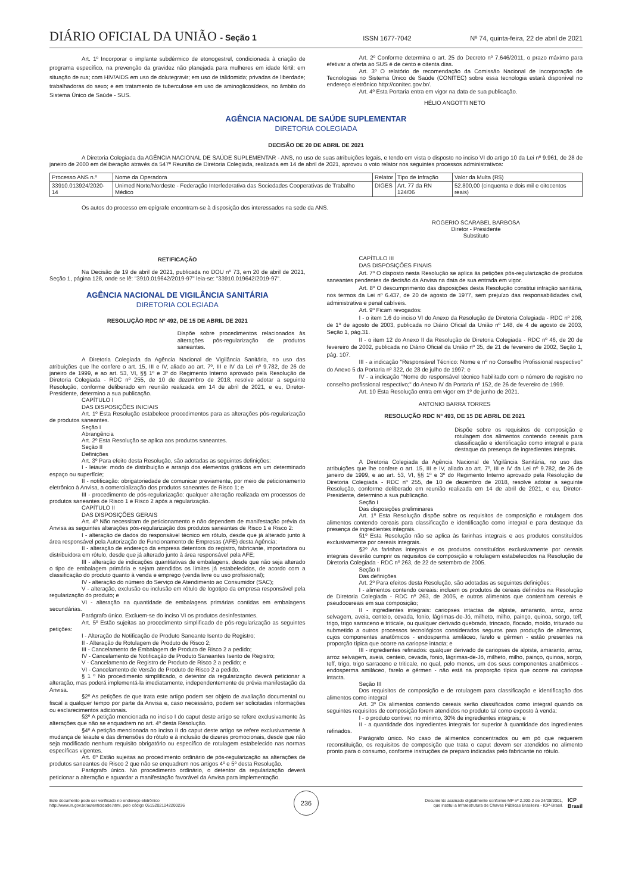DIÁRIO OFICIAL DA UNIÃO - Seção 1
ISSN 1677-7042 Nº 74, quinta-feira, 22 de abril de 2021
Art. 1º Incorporar o implante subdérmico de etonogestrel, condicionada à criação de programa específico, na prevenção da gravidez não planejada para mulheres em idade fértil: em situação de rua; com HIV/AIDS em uso de dolutegravir; em uso de talidomida; privadas de liberdade; trabalhadoras do sexo; e em tratamento de tuberculose em uso de aminoglicosídeos, no âmbito do Sistema Único de Saúde - SUS.
Art. 2º Conforme determina o art. 25 do Decreto nº 7.646/2011, o prazo máximo para efetivar a oferta ao SUS é de cento e oitenta dias.
Art. 3º O relatório de recomendação da Comissão Nacional de Incorporação de Tecnologias no Sistema Único de Saúde (CONITEC) sobre essa tecnologia estará disponível no endereço eletrônico http://conitec.gov.br/.
Art. 4º Esta Portaria entra em vigor na data de sua publicação.
HÉLIO ANGOTTI NETO
AGÊNCIA NACIONAL DE SAÚDE SUPLEMENTAR
DIRETORIA COLEGIADA
DECISÃO DE 20 DE ABRIL DE 2021
A Diretoria Colegiada da AGÊNCIA NACIONAL DE SAÚDE SUPLEMENTAR - ANS, no uso de suas atribuições legais, e tendo em vista o disposto no inciso VI do artigo 10 da Lei nº 9.961, de 28 de janeiro de 2000 em deliberação através da 547ª Reunião de Diretoria Colegiada, realizada em 14 de abril de 2021, aprovou o voto relator nos seguintes processos administrativos:
| Processo ANS n.º | Nome da Operadora | Relator | Tipo de Infração | Valor da Multa (R$) |
| --- | --- | --- | --- | --- |
| 33910.013924/2020-14 | Unimed Norte/Nordeste - Federação Interfederativa das Sociedades Cooperativas de Trabalho Médico | DIGES | Art. 77 da RN 124/06 | 52.800,00 (cinquenta e dois mil e oitocentos reais) |
Os autos do processo em epígrafe encontram-se à disposição dos interessados na sede da ANS.
ROGERIO SCARABEL BARBOSA
Diretor - Presidente
Substituto
RETIFICAÇÃO
Na Decisão de 19 de abril de 2021, publicada no DOU nº 73, em 20 de abril de 2021, Seção 1, página 128, onde se lê: "3910.019642/2019-97" leia-se: "33910.019642/2019-97".
AGÊNCIA NACIONAL DE VIGILÂNCIA SANITÁRIA
DIRETORIA COLEGIADA
RESOLUÇÃO RDC Nº 492, DE 15 DE ABRIL DE 2021
Dispõe sobre procedimentos relacionados às alterações pós-regularização de produtos saneantes.
A Diretoria Colegiada da Agência Nacional de Vigilância Sanitária, no uso das atribuições que lhe confere o art. 15, III e IV, aliado ao art. 7º, III e IV da Lei nº 9.782, de 26 de janeiro de 1999, e ao art. 53, VI, §§ 1º e 3º do Regimento Interno aprovado pela Resolução de Diretoria Colegiada - RDC nº 255, de 10 de dezembro de 2018, resolve adotar a seguinte Resolução, conforme deliberado em reunião realizada em 14 de abril de 2021, e eu, Diretor-Presidente, determino a sua publicação.
CAPÍTULO I
DAS DISPOSIÇÕES INICIAIS
Art. 1º Esta Resolução estabelece procedimentos para as alterações pós-regularização de produtos saneantes.
Seção I
Abrangência
Art. 2º Esta Resolução se aplica aos produtos saneantes.
Seção II
Definições
Art. 3º Para efeito desta Resolução, são adotadas as seguintes definições:
I - leiaute: modo de distribuição e arranjo dos elementos gráficos em um determinado espaço ou superfície;
II - notificação: obrigatoriedade de comunicar previamente, por meio de peticionamento eletrônico à Anvisa, a comercialização dos produtos saneantes de Risco 1; e
III - procedimento de pós-regularização: qualquer alteração realizada em processos de produtos saneantes de Risco 1 e Risco 2 após a regularização.
CAPÍTULO II
DAS DISPOSIÇÕES GERAIS
Art. 4º Não necessitam de peticionamento e não dependem de manifestação prévia da Anvisa as seguintes alterações pós-regularização dos produtos saneantes de Risco 1 e Risco 2:
I - alteração de dados do responsável técnico em rótulo, desde que já alterado junto à área responsável pela Autorização de Funcionamento de Empresas (AFE) desta Agência;
II - alteração de endereço da empresa detentora do registro, fabricante, importadora ou distribuidora em rótulo, desde que já alterado junto à área responsável pela AFE;
III - alteração de indicações quantitativas de embalagens, desde que não seja alterado o tipo de embalagem primária e sejam atendidos os limites já estabelecidos, de acordo com a classificação do produto quanto à venda e emprego (venda livre ou uso profissional);
IV - alteração do número do Serviço de Atendimento ao Consumidor (SAC);
V - alteração, exclusão ou inclusão em rótulo de logotipo da empresa responsável pela regularização do produto; e
VI - alteração na quantidade de embalagens primárias contidas em embalagens secundárias.
Parágrafo único. Excluem-se do inciso VI os produtos desinfestantes.
Art. 5º Estão sujeitas ao procedimento simplificado de pós-regularização as seguintes petições:
I - Alteração de Notificação de Produto Saneante Isento de Registro;
II - Alteração de Rotulagem de Produto de Risco 2;
III - Cancelamento de Embalagem de Produto de Risco 2 a pedido;
IV - Cancelamento de Notificação de Produto Saneantes Isento de Registro;
V - Cancelamento de Registro de Produto de Risco 2 a pedido; e
VI - Cancelamento de Versão de Produto de Risco 2 a pedido.
§ 1 º No procedimento simplificado, o detentor da regularização deverá peticionar a alteração, mas poderá implementá-la imediatamente, independentemente de prévia manifestação da Anvisa.
§2º As petições de que trata este artigo podem ser objeto de avaliação documental ou fiscal a qualquer tempo por parte da Anvisa e, caso necessário, podem ser solicitadas informações ou esclarecimentos adicionais.
§3º A petição mencionada no inciso I do caput deste artigo se refere exclusivamente às alterações que não se enquadrem no art. 4º desta Resolução.
§4º A petição mencionada no inciso II do caput deste artigo se refere exclusivamente à mudança de leiaute e das dimensões do rótulo e à inclusão de dizeres promocionais, desde que não seja modificado nenhum requisito obrigatório ou específico de rotulagem estabelecido nas normas específicas vigentes.
Art. 6º Estão sujeitas ao procedimento ordinário de pós-regularização as alterações de produtos saneantes de Risco 2 que não se enquadrem nos artigos 4º e 5º desta Resolução.
Parágrafo único. No procedimento ordinário, o detentor da regularização deverá peticionar a alteração e aguardar a manifestação favorável da Anvisa para implementação.
CAPÍTULO III
DAS DISPOSIÇÕES FINAIS
Art. 7º O disposto nesta Resolução se aplica às petições pós-regularização de produtos saneantes pendentes de decisão da Anvisa na data de sua entrada em vigor.
Art. 8º O descumprimento das disposições desta Resolução constitui infração sanitária, nos termos da Lei nº 6.437, de 20 de agosto de 1977, sem prejuízo das responsabilidades civil, administrativa e penal cabíveis.
Art. 9º Ficam revogados:
I - o item 1.6 do inciso VI do Anexo da Resolução de Diretoria Colegiada - RDC nº 208, de 1º de agosto de 2003, publicada no Diário Oficial da União nº 148, de 4 de agosto de 2003, Seção 1, pág.31.
II - o item 12 do Anexo II da Resolução de Diretoria Colegiada - RDC nº 46, de 20 de fevereiro de 2002, publicada no Diário Oficial da União nº 35, de 21 de fevereiro de 2002, Seção 1, pág. 107.
III - a indicação "Responsável Técnico: Nome e nº no Conselho Profissional respectivo" do Anexo 5 da Portaria nº 322, de 28 de julho de 1997; e
IV - a indicação "Nome do responsável técnico habilitado com o número de registro no conselho profissional respectivo;" do Anexo IV da Portaria nº 152, de 26 de fevereiro de 1999.
Art. 10 Esta Resolução entra em vigor em 1º de junho de 2021.
ANTONIO BARRA TORRES
RESOLUÇÃO RDC Nº 493, DE 15 DE ABRIL DE 2021
Dispõe sobre os requisitos de composição e rotulagem dos alimentos contendo cereais para classificação e identificação como integral e para destaque da presença de ingredientes integrais.
A Diretoria Colegiada da Agência Nacional de Vigilância Sanitária, no uso das atribuições que lhe confere o art. 15, III e IV, aliado ao art. 7º, III e IV da Lei nº 9.782, de 26 de janeiro de 1999, e ao art. 53, VI, §§ 1º e 3º do Regimento Interno aprovado pela Resolução de Diretoria Colegiada - RDC nº 255, de 10 de dezembro de 2018, resolve adotar a seguinte Resolução, conforme deliberado em reunião realizada em 14 de abril de 2021, e eu, Diretor-Presidente, determino a sua publicação.
Seção I
Das disposições preliminares
Art. 1º Esta Resolução dispõe sobre os requisitos de composição e rotulagem dos alimentos contendo cereais para classificação e identificação como integral e para destaque da presença de ingredientes integrais.
§1º Esta Resolução não se aplica às farinhas integrais e aos produtos constituídos exclusivamente por cereais integrais.
§2º As farinhas integrais e os produtos constituídos exclusivamente por cereais integrais deverão cumprir os requisitos de composição e rotulagem estabelecidos na Resolução de Diretoria Colegiada - RDC nº 263, de 22 de setembro de 2005.
Seção II
Das definições
Art. 2º Para efeitos desta Resolução, são adotadas as seguintes definições:
I - alimentos contendo cereais: incluem os produtos de cereais definidos na Resolução de Diretoria Colegiada - RDC nº 263, de 2005, e outros alimentos que contenham cereais e pseudocereais em sua composição;
II - ingredientes integrais: cariopses intactas de alpiste, amaranto, arroz, arroz selvagem, aveia, centeio, cevada, fonio, lágrimas-de-Jó, milheto, milho, painço, quinoa, sorgo, teff, trigo, trigo sarraceno e triticale, ou qualquer derivado quebrado, trincado, flocado, moído, triturado ou submetido a outros processos tecnológicos considerados seguros para produção de alimentos, cujos componentes anatômicos - endosperma amiláceo, farelo e gérmen - estão presentes na proporção típica que ocorre na cariopse intacta; e
III - ingredientes refinados: qualquer derivado de cariopses de alpiste, amaranto, arroz, arroz selvagem, aveia, centeio, cevada, fonio, lágrimas-de-Jó, milheto, milho, painço, quinoa, sorgo, teff, trigo, trigo sarraceno e triticale, no qual, pelo menos, um dos seus componentes anatômicos - endosperma amiláceo, farelo e gérmen - não está na proporção típica que ocorre na cariopse intacta.
Seção III
Dos requisitos de composição e de rotulagem para classificação e identificação dos alimentos como integral
Art. 3º Os alimentos contendo cereais serão classificados como integral quando os seguintes requisitos de composição forem atendidos no produto tal como exposto à venda:
I - o produto contiver, no mínimo, 30% de ingredientes integrais; e
II - a quantidade dos ingredientes integrais for superior à quantidade dos ingredientes refinados.
Parágrafo único. No caso de alimentos concentrados ou em pó que requerem reconstituição, os requisitos de composição que trata o caput devem ser atendidos no alimento pronto para o consumo, conforme instruções de preparo indicadas pelo fabricante no rótulo.
Este documento pode ser verificado no endereço eletrônico
http://www.in.gov.br/autenticidade.html, pelo código 05152021042200236
236
Documento assinado digitalmente conforme MP nº 2.200-2 de 24/08/2001,
que institui a Infraestrutura de Chaves Públicas Brasileira - ICP-Brasil.
ICP
Brasil